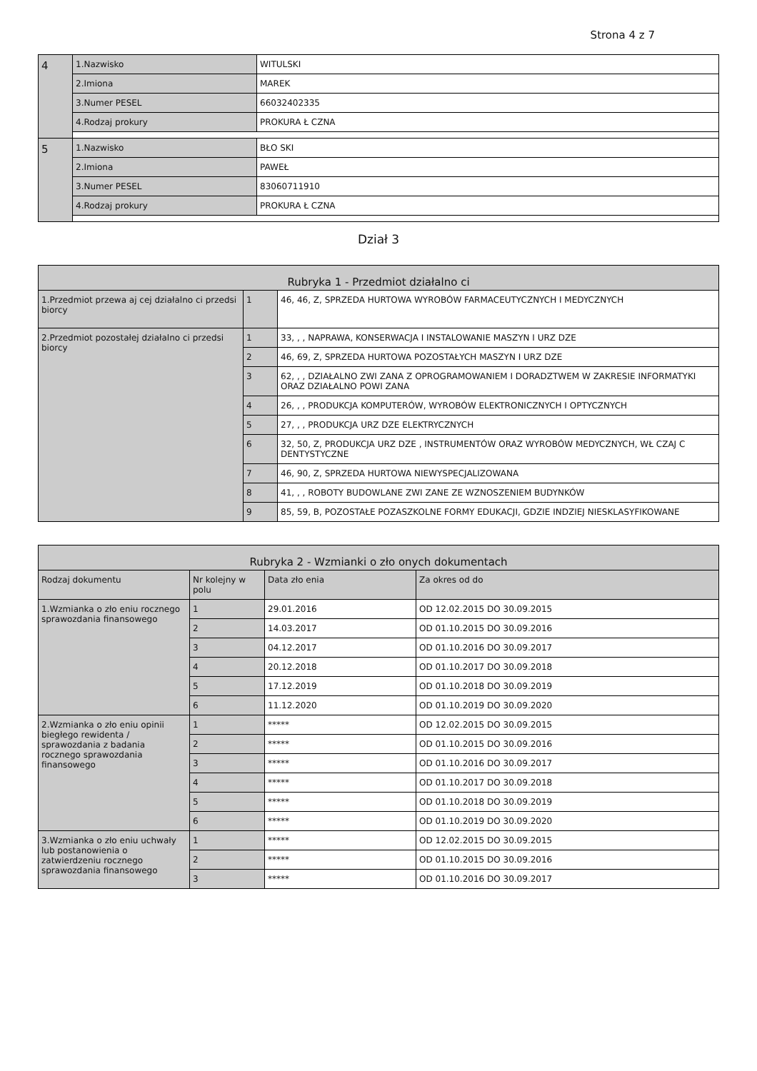Strona 4 z 7
| 4 | 1.Nazwisko | WITULSKI |
| | 2.Imiona | MAREK |
| | 3.Numer PESEL | 66032402335 |
| | 4.Rodzaj prokury | PROKURA Ł CZNA |
| 5 | 1.Nazwisko | BŁO SKI |
| | 2.Imiona | PAWEŁ |
| | 3.Numer PESEL | 83060711910 |
| | 4.Rodzaj prokury | PROKURA Ł CZNA |
Dział 3
| Rubryka 1 - Przedmiot działalno ci | | |
| --- | --- | --- |
| 1.Przedmiot przewa aj cej działalno ci przedsi biorcy | 1 | 46, 46, Z, SPRZEDA HURTOWA WYROBÓW FARMACEUTYCZNYCH I MEDYCZNYCH |
| 2.Przedmiot pozostałej działalno ci przedsi biorcy | 1 | 33, , , NAPRAWA, KONSERWACJA I INSTALOWANIE MASZYN I URZ DZE |
| | 2 | 46, 69, Z, SPRZEDA HURTOWA POZOSTAŁYCH MASZYN I URZ DZE |
| | 3 | 62, , , DZIAŁALNO ZWI ZANA Z OPROGRAMOWANIEM I DORADZTWEM W ZAKRESIE INFORMATYKI ORAZ DZIAŁALNO POWI ZANA |
| | 4 | 26, , , PRODUKCJA KOMPUTERÓW, WYROBÓW ELEKTRONICZNYCH I OPTYCZNYCH |
| | 5 | 27, , , PRODUKCJA URZ DZE ELEKTRYCZNYCH |
| | 6 | 32, 50, Z, PRODUKCJA URZ DZE , INSTRUMENTÓW ORAZ WYROBÓW MEDYCZNYCH, WŁ CZAJ C DENTYSTYCZNE |
| | 7 | 46, 90, Z, SPRZEDA HURTOWA NIEWYSPECJALIZOWANA |
| | 8 | 41, , , ROBOTY BUDOWLANE ZWI ZANE ZE WZNOSZENIEM BUDYNKÓW |
| | 9 | 85, 59, B, POZOSTAŁE POZASZKOLNE FORMY EDUKACJI, GDZIE INDZIEJ NIESKLASYFIKOWANE |
| Rubryka 2 - Wzmianki o zło onych dokumentach | | | |
| --- | --- | --- | --- |
| Rodzaj dokumentu | Nr kolejny w polu | Data zło enia | Za okres od do |
| 1.Wzmianka o zło eniu rocznego sprawozdania finansowego | 1 | 29.01.2016 | OD 12.02.2015 DO 30.09.2015 |
| | 2 | 14.03.2017 | OD 01.10.2015 DO 30.09.2016 |
| | 3 | 04.12.2017 | OD 01.10.2016 DO 30.09.2017 |
| | 4 | 20.12.2018 | OD 01.10.2017 DO 30.09.2018 |
| | 5 | 17.12.2019 | OD 01.10.2018 DO 30.09.2019 |
| | 6 | 11.12.2020 | OD 01.10.2019 DO 30.09.2020 |
| 2.Wzmianka o zło eniu opinii biegłego rewidenta / sprawozdania z badania rocznego sprawozdania finansowego | 1 | ***** | OD 12.02.2015 DO 30.09.2015 |
| | 2 | ***** | OD 01.10.2015 DO 30.09.2016 |
| | 3 | ***** | OD 01.10.2016 DO 30.09.2017 |
| | 4 | ***** | OD 01.10.2017 DO 30.09.2018 |
| | 5 | ***** | OD 01.10.2018 DO 30.09.2019 |
| | 6 | ***** | OD 01.10.2019 DO 30.09.2020 |
| 3.Wzmianka o zło eniu uchwały lub postanowienia o zatwierdzeniu rocznego sprawozdania finansowego | 1 | ***** | OD 12.02.2015 DO 30.09.2015 |
| | 2 | ***** | OD 01.10.2015 DO 30.09.2016 |
| | 3 | ***** | OD 01.10.2016 DO 30.09.2017 |